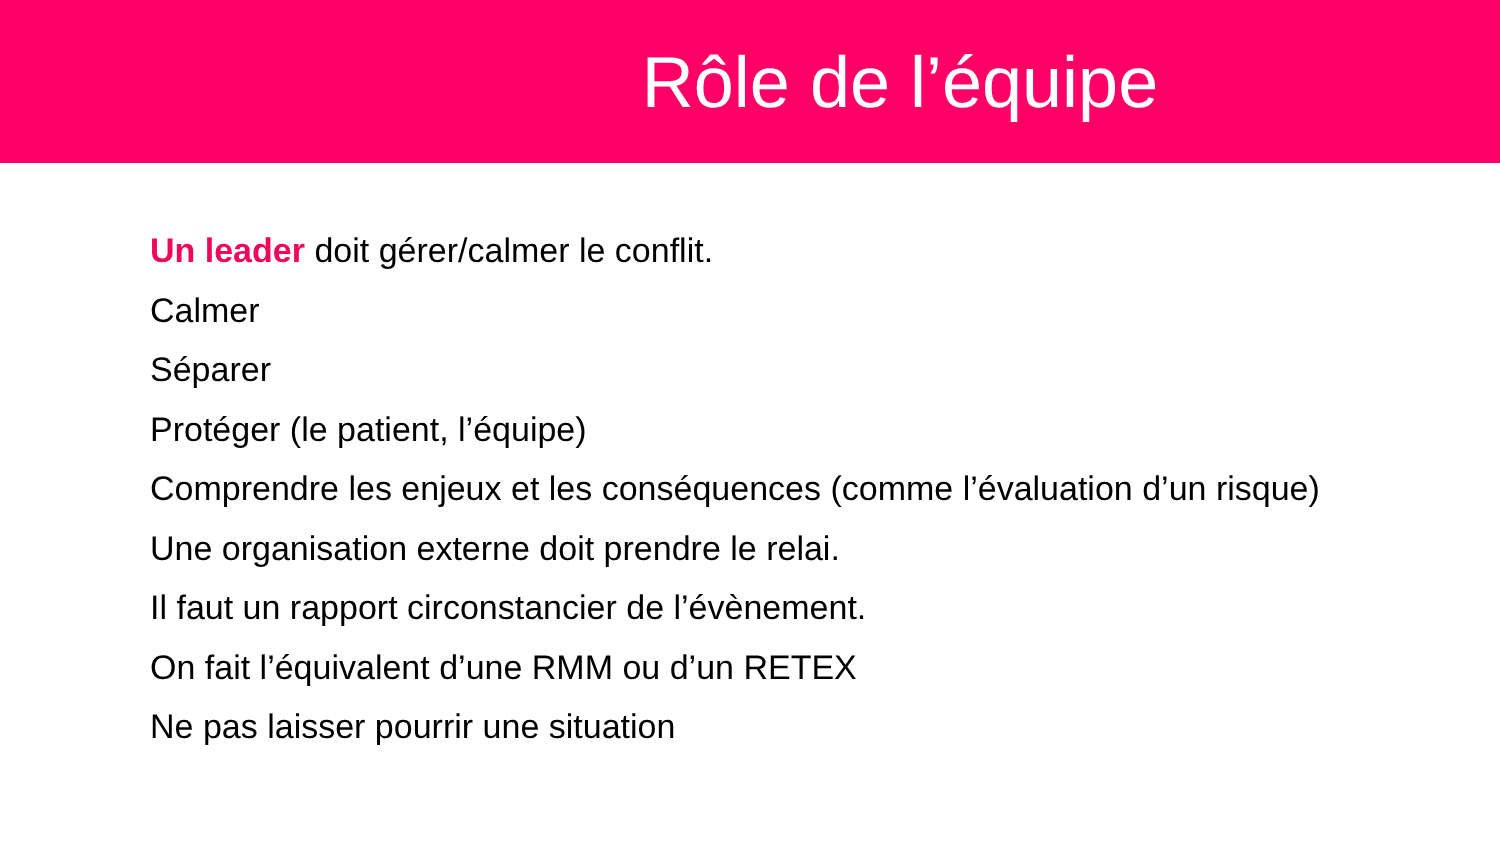Rôle de l’équipe
Un leader doit gérer/calmer le conflit.
Calmer
Séparer
Protéger (le patient, l’équipe)
Comprendre les enjeux et les conséquences (comme l’évaluation d’un risque)
Une organisation externe doit prendre le relai.
Il faut un rapport circonstancier de l’évènement.
On fait l’équivalent d’une RMM ou d’un RETEX
Ne pas laisser pourrir une situation